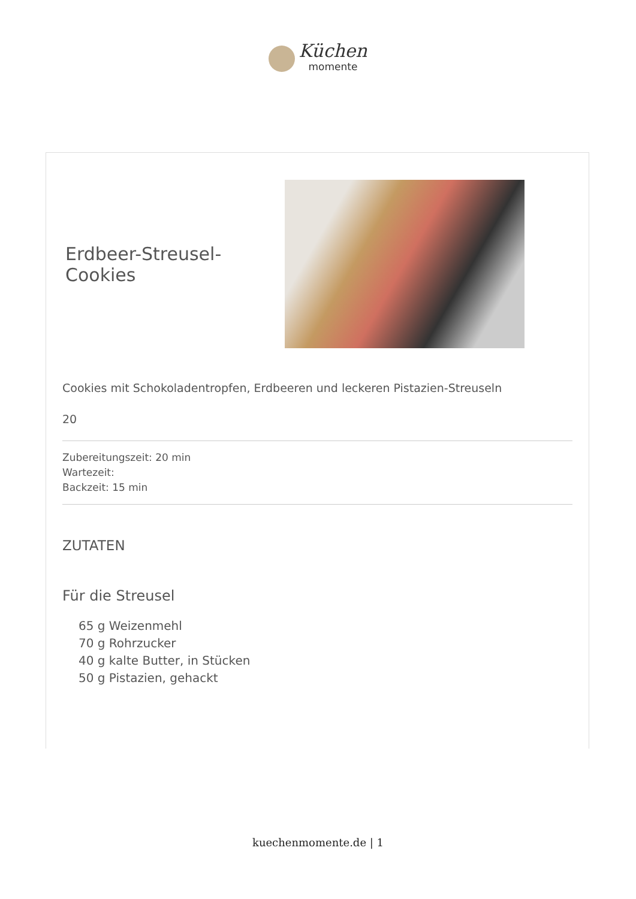Küchen momente
Erdbeer-Streusel-Cookies
Cookies mit Schokoladentropfen, Erdbeeren und leckeren Pistazien-Streuseln
20
Zubereitungszeit: 20 min
Wartezeit:
Backzeit: 15 min
ZUTATEN
Für die Streusel
65 g Weizenmehl
70 g Rohrzucker
40 g kalte Butter, in Stücken
50 g Pistazien, gehackt
kuechenmomente.de | 1